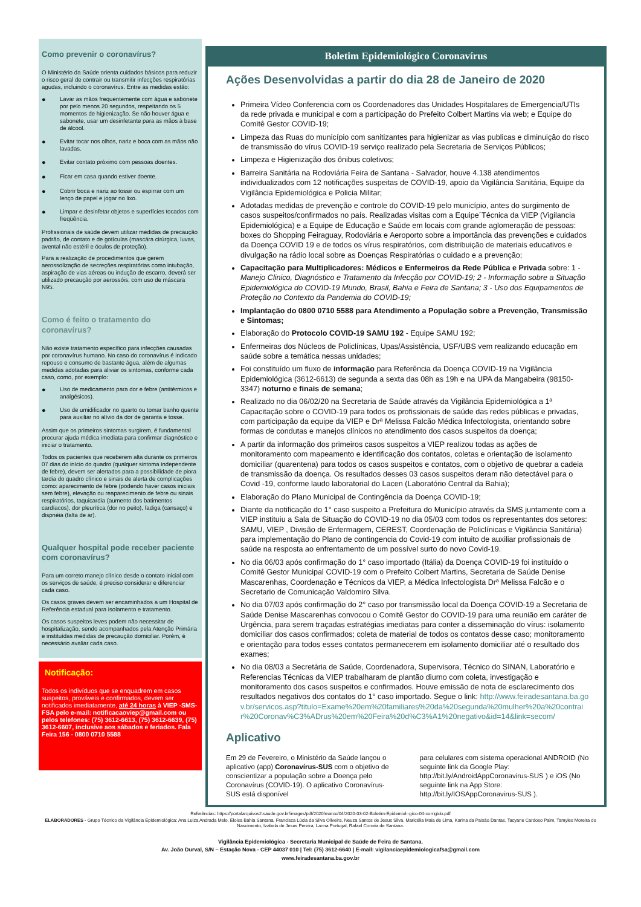Como prevenir o coronavírus?
O Ministério da Saúde orienta cuidados básicos para reduzir o risco geral de contrair ou transmitir infecções respiratórias agudas, incluindo o coronavírus. Entre as medidas estão:
● Lavar as mãos frequentemente com água e sabonete por pelo menos 20 segundos, respeitando os 5 momentos de higienização. Se não houver água e sabonete, usar um desinfetante para as mãos à base de álcool.
● Evitar tocar nos olhos, nariz e boca com as mãos não lavadas.
● Evitar contato próximo com pessoas doentes.
● Ficar em casa quando estiver doente.
● Cobrir boca e nariz ao tossir ou espirrar com um lenço de papel e jogar no lixo.
● Limpar e desinfetar objetos e superfícies tocados com freqüência.
Profissionais de saúde devem utilizar medidas de precaução padrão, de contato e de gotículas (mascára cirúrgica, luvas, avental não estéril e óculos de proteção).
Para a realização de procedimentos que gerem aerossolização de secreções respiratórias como intubação, aspiração de vias aéreas ou indução de escarro, deverá ser utilizado precaução por aerossóis, com uso de máscara N95.
Como é feito o tratamento do coronavírus?
Não existe tratamento específico para infecções causadas por coronavírus humano. No caso do coronavírus é indicado repouso e consumo de bastante água, além de algumas medidas adotadas para aliviar os sintomas, conforme cada caso, como, por exemplo:
● Uso de medicamento para dor e febre (antitérmicos e analgésicos).
● Uso de umidificador no quarto ou tomar banho quente para auxiliar no alívio da dor de garanta e tosse.
Assim que os primeiros sintomas surgirem, é fundamental procurar ajuda médica imediata para confirmar diagnóstico e iniciar o tratamento.
Todos os pacientes que receberem alta durante os primeiros 07 dias do início do quadro (qualquer sintoma independente de febre), devem ser alertados para a possibilidade de piora tardia do quadro clínico e sinais de alerta de complicações como: aparecimento de febre (podendo haver casos iniciais sem febre), elevação ou reaparecimento de febre ou sinais respiratórios, taquicardia (aumento dos batimentos cardíacos), dor pleurítica (dor no peito), fadiga (cansaço) e dispnéia (falta de ar).
Qualquer hospital pode receber paciente com coronavírus?
Para um correto manejo clínico desde o contato inicial com os serviços de saúde, é preciso considerar e diferenciar cada caso.
Os casos graves devem ser encaminhados a um Hospital de Referência estadual para isolamento e tratamento.
Os casos suspeitos leves podem não necessitar de hospitalização, sendo acompanhados pela Atenção Primária e instituídas medidas de precaução domiciliar. Porém, é necessário avaliar cada caso.
Notificação:
Todos os indivíduos que se enquadrem em casos suspeitos, prováveis e confirmados, devem ser notificados imediatamente, até 24 horas à VIEP -SMS-FSA pelo e-mail: notificacaoviep@gmail.com ou pelos telefones: (75) 3612-6613, (75) 3612-6639, (75) 3612-6607, inclusive aos sábados e feriados. Fala Feira 156 - 0800 0710 5588
Boletim Epidemiológico Coronavírus
Ações Desenvolvidas a partir do dia 28 de Janeiro de 2020
Primeira Vídeo Conferencia com os Coordenadores das Unidades Hospitalares de Emergencia/UTIs da rede privada e municipal e com a participação do Prefeito Colbert Martins via web; e Equipe do Comitê Gestor COVID-19;
Limpeza das Ruas do município com sanitizantes para higienizar as vias publicas e diminuição do risco de transmissão do vírus COVID-19 serviço realizado pela Secretaria de Serviços Públicos;
Limpeza e Higienização dos ônibus coletivos;
Barreira Sanitária na Rodoviária Feira de Santana - Salvador, houve 4.138 atendimentos individualizados com 12 notificações suspeitas de COVID-19, apoio da Vigilância Sanitária, Equipe da Vigilância Epidemiológica e Policia Militar;
Adotadas medidas de prevenção e controle do COVID-19 pelo município, antes do surgimento de casos suspeitos/confirmados no país. Realizadas visitas com a Equipe´Técnica da VIEP (Vigilancia Epidemiológica) e a Equipe de Educação e Saúde em locais com grande aglomeração de pessoas: boxes do Shopping Feiraguay, Rodoviária e Aeroporto sobre a importância das prevenções e cuidados da Doença COVID 19 e de todos os vírus respiratórios, com distribuição de materiais educativos e divulgação na rádio local sobre as Doenças Respiratórias o cuidado e a prevenção;
Capacitação para Multiplicadores: Médicos e Enfermeiros da Rede Pública e Privada sobre: 1 - Manejo Clinico, Diagnóstico e Tratamento da Infecção por COVID-19; 2 - Informação sobre a Situação Epidemiológica do COVID-19 Mundo, Brasil, Bahia e Feira de Santana; 3 - Uso dos Equipamentos de Proteção no Contexto da Pandemia do COVID-19;
Implantação do 0800 0710 5588 para Atendimento a População sobre a Prevenção, Transmissão e Sintomas;
Elaboração do Protocolo COVID-19 SAMU 192 - Equipe SAMU 192;
Enfermeiras dos Núcleos de Policlínicas, Upas/Assistência, USF/UBS vem realizando educação em saúde sobre a temática nessas unidades;
Foi constituído um fluxo de informação para Referência da Doença COVID-19 na Vigilância Epidemiológica (3612-6613) de segunda a sexta das 08h as 19h e na UPA da Mangabeira (98150-3347) noturno e finais de semana;
Realizado no dia 06/02/20 na Secretaria de Saúde através da Vigilância Epidemiológica a 1ª Capacitação sobre o COVID-19 para todos os profissionais de saúde das redes públicas e privadas, com participação da equipe da VIEP e Drª Melissa Falcão Médica Infectologista, orientando sobre formas de condutas e manejos clínicos no atendimento dos casos suspeitos da doença;
A partir da informação dos primeiros casos suspeitos a VIEP realizou todas as ações de monitoramento com mapeamento e identificação dos contatos, coletas e orientação de isolamento domiciliar (quarentena) para todos os casos suspeitos e contatos, com o objetivo de quebrar a cadeia de transmissão da doença. Os resultados desses 03 casos suspeitos deram não detectável para o Covid -19, conforme laudo laboratorial do Lacen (Laboratório Central da Bahia);
Elaboração do Plano Municipal de Contingência da Doença COVID-19;
Diante da notificação do 1° caso suspeito a Prefeitura do Município através da SMS juntamente com a VIEP instituiu a Sala de Situação do COVID-19 no dia 05/03 com todos os representantes dos setores: SAMU, VIEP , Divisão de Enfermagem, CEREST, Coordenação de Policlínicas e Vigilância Sanitária) para implementação do Plano de contingencia do Covid-19 com intuito de auxiliar profissionais de saúde na resposta ao enfrentamento de um possível surto do novo Covid-19.
No dia 06/03 após confirmação do 1° caso importado (Itália) da Doença COVID-19 foi instituído o Comitê Gestor Municipal COVID-19 com o Prefeito Colbert Martins, Secretaria de Saúde Denise Mascarenhas, Coordenação e Técnicos da VIEP, a Médica Infectologista Drª Melissa Falcão e o Secretario de Comunicação Valdomiro Silva.
No dia 07/03 após confirmação do 2° caso por transmissão local da Doença COVID-19 a Secretaria de Saúde Denise Mascarenhas convocou o Comitê Gestor do COVID-19 para uma reunião em caráter de Urgência, para serem traçadas estratégias imediatas para conter a disseminação do vírus: isolamento domiciliar dos casos confirmados; coleta de material de todos os contatos desse caso; monitoramento e orientação para todos esses contatos permanecerem em isolamento domiciliar até o resultado dos exames;
No dia 08/03 a Secretária de Saúde, Coordenadora, Supervisora, Técnico do SINAN, Laboratório e Referencias Técnicas da VIEP trabalharam de plantão diurno com coleta, investigação e monitoramento dos casos suspeitos e confirmados. Houve emissão de nota de esclarecimento dos resultados negativos dos contatos do 1° caso importado. Segue o link: http://www.feiradesantana.ba.gov.br/servicos.asp?titulo=Exame%20em%20familiares%20da%20segunda%20mulher%20a%20contrair%20Coronav%C3%ADrus%20em%20Feira%20d%C3%A1%20negativo&id=14&link=secom/
Aplicativo
Em 29 de Fevereiro, o Ministério da Saúde lançou o aplicativo (app) Coronavírus-SUS com o objetivo de conscientizar a população sobre a Doença pelo Coronavírus (COVID-19). O aplicativo Coronavírus-SUS está disponível
para celulares com sistema operacional ANDROID (No seguinte link da Google Play: http://bit.ly/AndroidAppCoronavirus-SUS ) e iOS (No seguinte link na App Store: http://bit.ly/IOSAppCoronavirus-SUS ).
Referências: https://portalarquivos2.saude.gov.br/images/pdf/2020/marco/04/2020-03-02-Boletim-Epidemiol--gico-04-corrigido.pdf
ELABORADORES - Grupo Técnico da Vigilância Epidemiológica: Ana Luiza Andrada Melo, Eloisa Bahia Santana, Francisca Lúcia da Silva Oliveira, Neuza Santos de Jesus Silva, Maricélia Maia de Lima, Karina da Paixão Dantas, Tacyane Cardoso Paim, Tamyles Moreira do Nascimento, Izabela de Jesus Pereira, Lanna Portugal, Rafael Correia de Santana.
Vigilância Epidemiológica - Secretaria Municipal de Saúde de Feira de Santana.
Av. João Durval, S/N – Estação Nova - CEP 44037 010 | Tel: (75) 3612-6640 | E-mail: vigilanciaepidemiologicafsa@gmail.com
www.feiradesantana.ba.gov.br